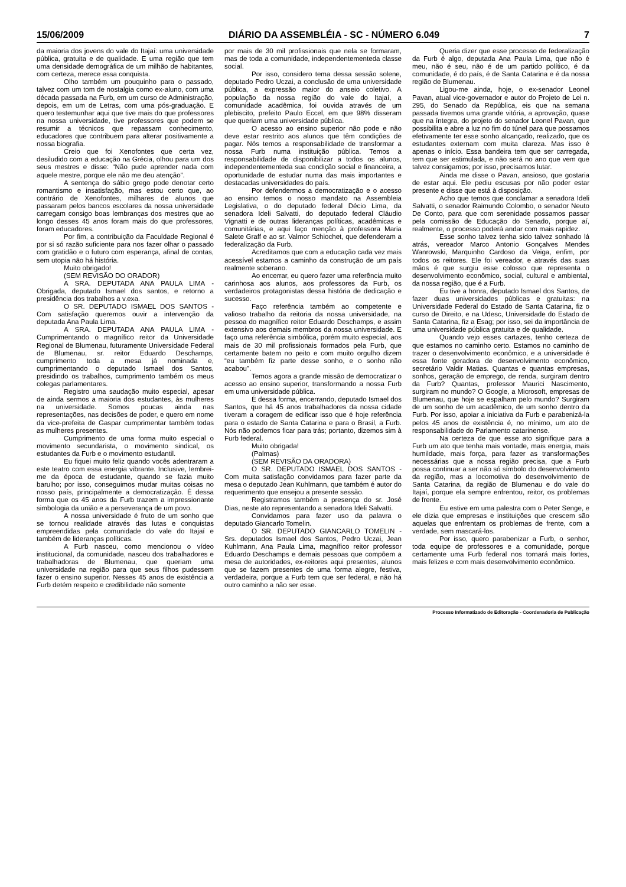15/06/2009 DIÁRIO DA ASSEMBLÉIA - SC - NÚMERO 6.049 7
da maioria dos jovens do vale do Itajaí: uma universidade pública, gratuita e de qualidade. E uma região que tem uma densidade demográfica de um milhão de habitantes, com certeza, merece essa conquista.
Olho também um pouquinho para o passado, talvez com um tom de nostalgia como ex-aluno, com uma década passada na Furb, em um curso de Administração, depois, em um de Letras, com uma pós-graduação. E quero testemunhar aqui que tive mais do que professores na nossa universidade, tive professores que podem se resumir a técnicos que repassam conhecimento, educadores que contribuem para alterar positivamente a nossa biografia.
Creio que foi Xenofontes que certa vez, desiludido com a educação na Grécia, olhou para um dos seus mestres e disse: “Não pude aprender nada com aquele mestre, porque ele não me deu atenção”.
A sentença do sábio grego pode denotar certo romantismo e insatisfação, mas estou certo que, ao contrário de Xenofontes, milhares de alunos que passaram pelos bancos escolares da nossa universidade carregam consigo boas lembranças dos mestres que ao longo desses 45 anos foram mais do que professores, foram educadores.
Por fim, a contribuição da Faculdade Regional é por si só razão suficiente para nos fazer olhar o passado com gratidão e o futuro com esperança, afinal de contas, sem utopia não há história.
Muito obrigado!
(SEM REVISÃO DO ORADOR)
A SRA. DEPUTADA ANA PAULA LIMA - Obrigada, deputado Ismael dos santos, e retorno a presidência dos trabalhos a v.exa.
O SR. DEPUTADO ISMAEL DOS SANTOS - Com satisfação queremos ouvir a intervenção da deputada Ana Paula Lima.
A SRA. DEPUTADA ANA PAULA LIMA - Cumprimentando o magnífico reitor da Universidade Regional de Blumenau, futuramente Universidade Federal de Blumenau, sr. reitor Eduardo Deschamps, cumprimento toda a mesa já nominada e, cumprimentando o deputado Ismael dos Santos, presidindo os trabalhos, cumprimento também os meus colegas parlamentares.
Registro uma saudação muito especial, apesar de ainda sermos a maioria dos estudantes, às mulheres na universidade. Somos poucas ainda nas representações, nas decisões de poder, e quero em nome da vice-prefeita de Gaspar cumprimentar também todas as mulheres presentes.
Cumprimento de uma forma muito especial o movimento secundarista, o movimento sindical, os estudantes da Furb e o movimento estudantil.
Eu fiquei muito feliz quando vocês adentraram a este teatro com essa energia vibrante. Inclusive, lembrei-me da época de estudante, quando se fazia muito barulho; por isso, conseguimos mudar muitas coisas no nosso país, principalmente a democratização. É dessa forma que os 45 anos da Furb trazem a impressionante simbologia da união e a perseverança de um povo.
A nossa universidade é fruto de um sonho que se tornou realidade através das lutas e conquistas empreendidas pela comunidade do vale do Itajaí e também de lideranças políticas.
A Furb nasceu, como mencionou o vídeo institucional, da comunidade, nasceu dos trabalhadores e trabalhadoras de Blumenau, que queriam uma universidade na região para que seus filhos pudessem fazer o ensino superior. Nesses 45 anos de existência a Furb detém respeito e credibilidade não somente
por mais de 30 mil profissionais que nela se formaram, mas de toda a comunidade, independentementeda classe social.
Por isso, considero tema dessa sessão solene, deputado Pedro Uczai, a conclusão de uma universidade pública, a expressão maior do anseio coletivo. A população da nossa região do vale do Itajaí, a comunidade acadêmica, foi ouvida através de um plebiscito, prefeito Paulo Eccel, em que 98% disseram que queriam uma universidade pública.
O acesso ao ensino superior não pode e não deve estar restrito aos alunos que têm condições de pagar. Nós temos a responsabilidade de transformar a nossa Furb numa instituição pública. Temos a responsabilidade de disponibilizar a todos os alunos, independentementeda sua condição social e financeira, a oportunidade de estudar numa das mais importantes e destacadas universidades do país.
Por defendermos a democratização e o acesso ao ensino temos o nosso mandato na Assembleia Legislativa, o do deputado federal Décio Lima, da senadora Ideli Salvatti, do deputado federal Cláudio Vignatti e de outras lideranças políticas, acadêmicas e comunitárias, e aqui faço menção à professora Maria Salete Graff e ao sr. Valmor Schiochet, que defenderam a federalização da Furb.
Acreditamos que com a educação cada vez mais acessível estamos a caminho da construção de um país realmente soberano.
Ao encerrar, eu quero fazer uma referência muito carinhosa aos alunos, aos professores da Furb, os verdadeiros protagonistas dessa história de dedicação e sucesso.
Faço referência também ao competente e valioso trabalho da reitoria da nossa universidade, na pessoa do magnífico reitor Eduardo Deschamps, e assim extensivo aos demais membros da nossa universidade. E faço uma referência simbólica, porém muito especial, aos mais de 30 mil profissionais formados pela Furb, que certamente batem no peito e com muito orgulho dizem “eu também fiz parte desse sonho, e o sonho não acabou”.
Temos agora a grande missão de democratizar o acesso ao ensino superior, transformando a nossa Furb em uma universidade pública.
É dessa forma, encerrando, deputado Ismael dos Santos, que há 45 anos trabalhadores da nossa cidade tiveram a coragem de edificar isso que é hoje referência para o estado de Santa Catarina e para o Brasil, a Furb. Nós não podemos ficar para trás; portanto, dizemos sim à Furb federal.
Muito obrigada!
(Palmas)
(SEM REVISÃO DA ORADORA)
O SR. DEPUTADO ISMAEL DOS SANTOS - Com muita satisfação convidamos para fazer parte da mesa o deputado Jean Kuhlmann, que também é autor do requerimento que ensejou a presente sessão.
Registramos também a presença do sr. José Dias, neste ato representando a senadora Ideli Salvatti.
Convidamos para fazer uso da palavra o deputado Giancarlo Tomelin.
O SR. DEPUTADO GIANCARLO TOMELIN - Srs. deputados Ismael dos Santos, Pedro Uczai, Jean Kuhlmann, Ana Paula Lima, magnífico reitor professor Eduardo Deschamps e demais pessoas que compõem a mesa de autoridades, ex-reitores aqui presentes, alunos que se fazem presentes de uma forma alegre, festiva, verdadeira, porque a Furb tem que ser federal, e não há outro caminho a não ser esse.
Queria dizer que esse processo de federalização da Furb é algo, deputada Ana Paula Lima, que não é meu, não é seu, não é de um partido político, é da comunidade, é do país, é de Santa Catarina e é da nossa região de Blumenau.
Ligou-me ainda, hoje, o ex-senador Leonel Pavan, atual vice-governador e autor do Projeto de Lei n. 295, do Senado da República, eis que na semana passada tivemos uma grande vitória, a aprovação, quase que na íntegra, do projeto do senador Leonel Pavan, que possibilita e abre a luz no fim do túnel para que possamos efetivamente ter esse sonho alcançado, realizado, que os estudantes externam com muita clareza. Mas isso é apenas o início. Essa bandeira tem que ser carregada, tem que ser estimulada, e não será no ano que vem que talvez consigamos; por isso, precisamos lutar.
Ainda me disse o Pavan, ansioso, que gostaria de estar aqui. Ele pediu escusas por não poder estar presente e disse que está à disposição.
Acho que temos que conclamar a senadora Ideli Salvatti, o senador Raimundo Colombo, o senador Neuto De Conto, para que com serenidade possamos passar pela comissão de Educação do Senado, porque aí, realmente, o processo poderá andar com mais rapidez.
Esse sonho talvez tenha sido talvez sonhado lá atrás, vereador Marco Antonio Gonçalves Mendes Wanrowski, Marquinho Cardoso da Veiga, enfim, por todos os reitores. Ele foi vereador, e através das suas mãos é que surgiu esse colosso que representa o desenvolvimento econômico, social, cultural e ambiental, da nossa região, que é a Furb.
Eu tive a honra, deputado Ismael dos Santos, de fazer duas universidades públicas e gratuitas: na Universidade Federal do Estado de Santa Catarina, fiz o curso de Direito, e na Udesc, Universidade do Estado de Santa Catarina, fiz a Esag; por isso, sei da importância de uma universidade pública gratuita e de qualidade.
Quando vejo esses cartazes, tenho certeza de que estamos no caminho certo. Estamos no caminho de trazer o desenvolvimento econômico, e a universidade é essa fonte geradora de desenvolvimento econômico, secretário Valdir Matias. Quantas e quantas empresas, sonhos, geração de emprego, de renda, surgiram dentro da Furb? Quantas, professor Maurici Nascimento, surgiram no mundo? O Google, a Microsoft, empresas de Blumenau, que hoje se espalham pelo mundo? Surgiram de um sonho de um acadêmico, de um sonho dentro da Furb. Por isso, apoiar a iniciativa da Furb e parabenizá-la pelos 45 anos de existência é, no mínimo, um ato de responsabilidade do Parlamento catarinense.
Na certeza de que esse ato signifique para a Furb um ato que tenha mais vontade, mais energia, mais humildade, mais força, para fazer as transformações necessárias que a nossa região precisa, que a Furb possa continuar a ser não só símbolo do desenvolvimento da região, mas a locomotiva do desenvolvimento de Santa Catarina, da região de Blumenau e do vale do Itajaí, porque ela sempre enfrentou, reitor, os problemas de frente.
Eu estive em uma palestra com o Peter Senge, e ele dizia que empresas e instituições que crescem são aquelas que enfrentam os problemas de frente, com a verdade, sem mascará-los.
Por isso, quero parabenizar a Furb, o senhor, toda equipe de professores e a comunidade, porque certamente uma Furb federal nos tornará mais fortes, mais felizes e com mais desenvolvimento econômico.
Processo Informatizado de Editoração - Coordenadoria de Publicação